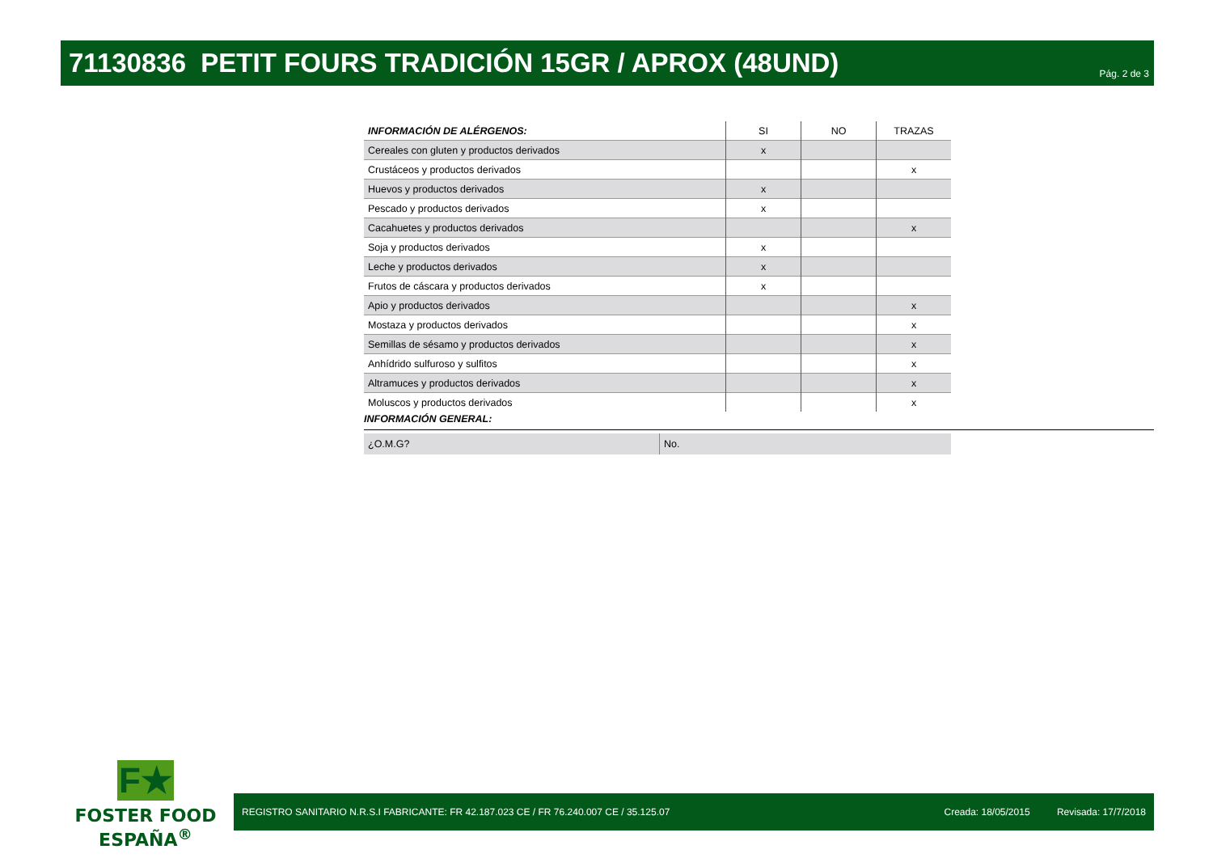71130836 PETIT FOURS TRADICIÓN 15GR / APROX (48UND)
Pág. 2 de 3
| INFORMACIÓN DE ALÉRGENOS: | SI | NO | TRAZAS |
| --- | --- | --- | --- |
| Cereales con gluten y productos derivados | x | | |
| Crustáceos y productos derivados | | | x |
| Huevos y productos derivados | x | | |
| Pescado y productos derivados | x | | |
| Cacahuetes y productos derivados | | | x |
| Soja y productos derivados | x | | |
| Leche y productos derivados | x | | |
| Frutos de cáscara y productos derivados | x | | |
| Apio y productos derivados | | | x |
| Mostaza y productos derivados | | | x |
| Semillas de sésamo y productos derivados | | | x |
| Anhídrido sulfuroso y sulfitos | | | x |
| Altramuces y productos derivados | | | x |
| Moluscos y productos derivados | | | x |
INFORMACIÓN GENERAL:
| ¿O.M.G? | No. |
F★
FOSTER FOOD ESPAÑA<sup>®</sup>
REGISTRO SANITARIO N.R.S.I FABRICANTE: FR 42.187.023 CE / FR 76.240.007 CE / 35.125.07 Creada: 18/05/2015 Revisada: 17/7/2018